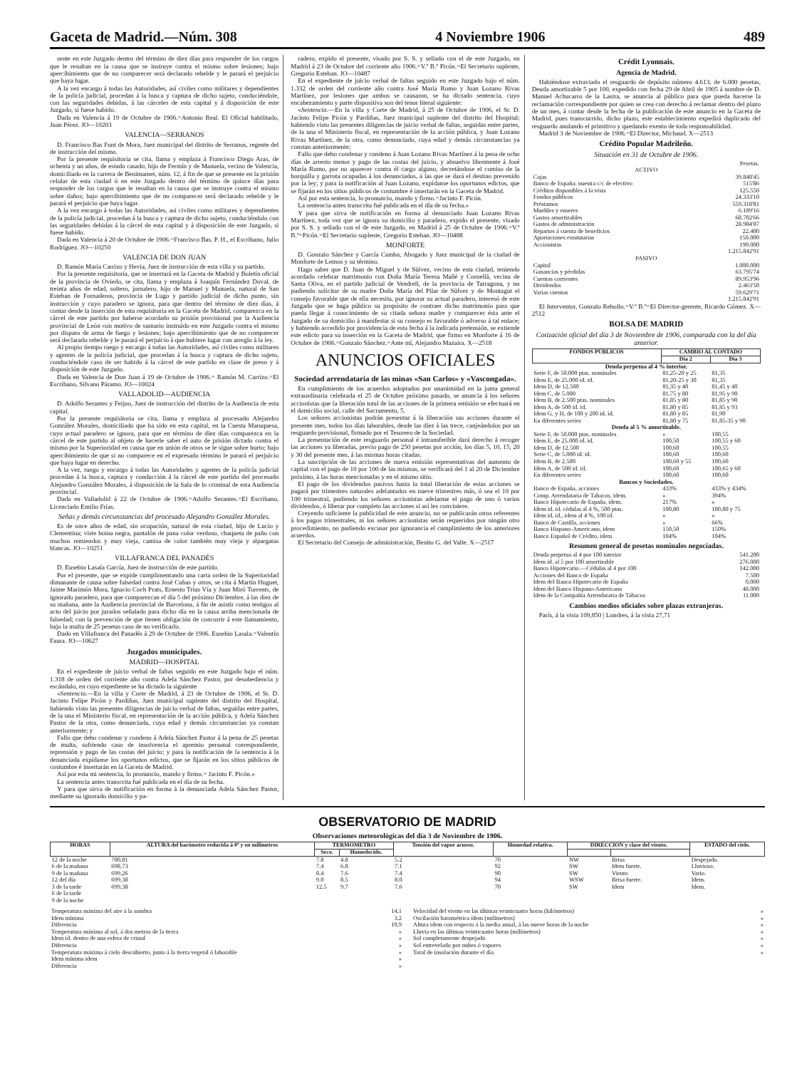Gaceta de Madrid.—Núm. 308 4 Noviembre 1906 489
sente en este Juzgado dentro del término de diez días para responder de los cargos que le resultan en la causa que se instruye contra el mismo sobre lesiones; bajo apercibimiento que de no comparecer será declarado rebelde y le parará el perjuicio que haya lugar.
A la vez encargo á todas las Autoridades, así civiles como militares y dependientes de la policía judicial, procedan á la busca y captura de dicho sujeto, conduciéndole, con las seguridades debidas, á las cárceles de esta capital y á disposición de este Juzgado, si fuese habido.
Dada en Valencia á 19 de Octubre de 1906.=Antonio Real. El Oficial habilitado, Juan Pérez. JO—10203
VALENCIA—SERRANOS
D. Francisco Bas Font de Mora, Juez municipal del distrito de Serranos, regente del de instrucción del mismo.
Por la presente requisitoria se cita, llama y emplaza á Francisco Diego Aras, de ochenta y un años, de estado casado, hijo de Fermín y de Manuela, vecino de Valencia, domiciliado en la carrera de Benimamet, núm. 12, á fin de que se presente en la prisión celular de esta ciudad ó en este Juzgado dentro del término de quince días para responder de los cargos que le resultan en la causa que se instruye contra el mismo sobre daños; bajo apercibimiento que de no comparecer será declarado rebelde y le parará el perjuicio que haya lugar.
A la vez encargo á todas las Autoridades, así civiles como militares y dependientes de la policía judicial, procedan á la busca y captura de dicho sujeto, conduciéndolo con las seguridades debidas á la cárcel de esta capital y á disposición de este Juzgado, si fuese habido.
Dada en Valencia á 20 de Octubre de 1906.=Francisco Bas. P. H., el Escribano, Julio Rodríguez. JO—10250
VALENCIA DE DON JUAN
D. Ramón María Carrizo y Hevia, Juez de instrucción de esta villa y su partido.
Por la presente requisitoria, que se insertará en la Gaceta de Madrid y Boletín oficial de la provincia de Oviedo, se cita, llama y emplaza á Joaquín Fernández Doval, de treinta años de edad, soltero, jornalero, hijo de Manuel y Manuela, natural de San Esteban de Fornaderos, provincia de Lugo y partido judicial de dicho punto, sin instrucción y cuyo paradero se ignora, para que dentro del término de diez días, á contar desde la inserción de esta requisitoria en la Gaceta de Madrid, comparezca en la cárcel de este partido por haberse acordado su prisión provisional por la Audiencia provincial de León con motivo de sumario instruído en este Juzgado contra el mismo por disparo de arma de fuego y lesiones; bajo apercibimiento que de no comparecer será declarado rebelde y le parará el perjuicio á que hubiere lugar con arreglo á la ley.
Al propio tiempo ruego y encargo á todas las Autoridades, así civiles como militares y agentes de la policía judicial, que procedan á la busca y captura de dicho sujeto, conduciéndole caso de ser habido á la cárcel de este partido en clase de preso y á disposición de este Juzgado.
Dada en Valencia de Don Juan á 19 de Octubre de 1906.= Ramón M. Carrizo.=El Escribano, Silvano Páramo. JO—10024
VALLADOLID—AUDIENCIA
D. Adolfo Serantes y Feijoo, Juez de instrucción del distrito de la Audiencia de esta capital.
Por la presente requisitoria se cita, llama y emplaza al procesado Alejandro González Morales, domiciliado que ha sido en esta capital, en la Cuesta Maruquesa, cuyo actual paradero se ignora, para que en término de diez días comparezca en la cárcel de este partido al objeto de hacerle saber el auto de prisión dictado contra el mismo por la Superioridad en causa que en unión de otros se le sigue sobre hurto; bajo apercibimiento de que si no comparece en el expresado término le parará el perjuicio que haya lugar en derecho.
A la vez, ruego y encargo á todas las Autoridades y agentes de la policía judicial procedan á la busca, captura y conducción á la cárcel de este partido del procesado Alejandro González Morales, á disposición de la Sala de lo criminal de esta Audiencia provincial.
Dada en Valladolid á 22 de Octubre de 1906.=Adolfo Serantes.=El Escribano, Licenciado Emilio Frías.
Señas y demás circunstancias del procesado Alejandro González Morales.
Es de once años de edad, sin ocupación, natural de esta ciudad, hijo de Lucio y Clementina; viste boina negra, pantalón de pana color verdoso, chaqueta de paño con muchos remiendos y muy vieja, camisa de color también muy vieja y alpargatas blancas. JO—10251
VILLAFRANCA DEL PANADÉS
D. Eusebio Lasala García, Juez de instrucción de este partido.
Por el presente, que se expide cumplimentando una carta orden de la Superioridad dimanante de causa sobre falsedad contra José Cubas y otros, se cita á Martín Huguet, Jaime Marimón Mora, Ignacio Coch Prats, Ernesto Trius Vía y Juan Miró Torrents, de ignorado paradero, para que comparezcan el día 5 del próximo Diciembre, á las diez de su mañana, ante la Audiencia provincial de Barcelona, á fin de asistir como testigos al acto del juicio por jurados señalado para dicho día en la causa arriba mencionada de falsedad; con la prevención de que tienen obligación de concurrir á este llamamiento, bajo la multa de 25 pesetas caso de no verificarlo.
Dado en Villafranca del Panadés á 29 de Octubre de 1906. Eusebio Lasala.=Valentín Faura. JO—10627
Juzgados municipales.
MADRID—HOSPITAL
En el expediente de juicio verbal de faltas seguido en este Juzgado bajo el núm. 1.318 de orden del corriente año contra Adela Sánchez Pastor, por desobediencia y escándalo, en cuyo expediente se ha dictado la siguiente
«Sentencia.—En la villa y Corte de Madrid, á 23 de Octubre de 1906, el Sr. D. Jacinto Felipe Picón y Pardiñas, Juez municipal suplente del distrito del Hospital, habiendo visto las presentes diligencias de juicio verbal de faltas, seguidas entre partes, de la una el Ministerio fiscal, en representación de la acción pública, y Adela Sánchez Pastor de la otra, como denunciada, cuya edad y demás circunstancias ya constan anteriormente; y
Fallo que debo condenar y condeno á Adela Sánchez Pastor á la pena de 25 pesetas de multa, sufriendo caso de insolvencia el apremio personal correspondiente, reprensión y pago de las costas del juicio; y para la notificación de la sentencia á la denunciada expídanse los oportunos edictos, que se fijarán en los sitios públicos de costumbre é insertarán en la Gaceta de Madrid.
Así por esta mi sentencia, lo pronuncio, mando y firmo.= Jacinto F. Picón.»
La sentencia antes transcrita fué publicada en el día de su fecha.
Y para que sirva de notificación en forma á la denunciada Adela Sánchez Pastor, mediante su ignorado domicilio y pa-
radero, expido el presente, visado por S. S. y sellado con el de este Juzgado, en Madrid á 23 de Octubre del corriente año 1906.=V.º B.º Picón.=El Secretario suplente, Gregorio Esteban. JO—10487
En el expediente de juicio verbal de faltas seguido en este Juzgado bajo el núm. 1.332 de orden del corriente año contra José María Romo y Juan Lozano Rivas Martínez, por lesiones que ambos se causaron, se ha dictado sentencia, cuyo encabezamiento y parte dispositiva son del tenor literal siguiente:
«Sentencia.—En la villa y Corte de Madrid, á 25 de Octubre de 1906, el Sr. D. Jacinto Felipe Picón y Pardiñas, Juez municipal suplente del distrito del Hospital; habiendo visto las presentes diligencias de juicio verbal de faltas, seguidas entre partes, de la una el Ministerio fiscal, en representación de la acción pública, y Juan Lozano Rivas Martínez, de la otra, como denunciado, cuya edad y demás circunstancias ya constan anteriormente;
Fallo que debo condenar y condeno á Juan Lozano Rivas Martínez á la pena de ocho días de arresto menor y pago de las costas del juicio, y absuelvo libremente á José María Romo, por no aparecer contra él cargo alguno, decretándose el comiso de la horquilla y garrota ocupadas á los denunciados, á las que se dará el destino prevenido por la ley; y para la notificación al Juan Lozano, expídanse los oportunos edictos, que se fijarán en los sitios públicos de costumbre é insertarán en la Gaceta de Madrid.
Así por esta sentencia, lo pronuncio, mando y firmo.=Jacinto F. Picón.
La sentencia antes transcrita fué publicada en el día de su fecha.»
Y para que sirva de notificación en forma al denunciado Juan Lozano Rivas Martínez, toda vez que se ignora su domicilio y paradero, expido el presente, visado por S. S. y sellado con el de este Juzgado, en Madrid á 25 de Octubre de 1906.=V.º B.º=Picón.=El Secretario suplente, Gregorio Esteban. JO—10488
MONFORTE
D. Gonzalo Sánchez y García Camba, Abogado y Juez municipal de la ciudad de Monforte de Lemos y su término.
Hago saber que D. Juan de Miguel y de Sülvez, vecino de esta ciudad, teniendo acordado celebrar matrimonio con Doña María Teresa Mañé y Cornellá, vecina de Santa Oliva, en el partido judicial de Vendrell, de la provincia de Tarragona, y no pudiendo solicitar de su madre Doña María del Pilar de Sülvez y de Montagut el consejo favorable que de ella necesita, por ignorar su actual paradero, interesó de este Juzgado que se haga público su propósito de contraer dicho matrimonio para que pueda llegar á conocimiento de su citada señora madre y comparecer ésta ante el Juzgado de su domicilio á manifestar si su consejo es favorable ó adverso á tal enlace; y habiendo accedido por providencia de esta fecha á la indicada pretensión, se extiende este edicto para su inserción en la Gaceta de Madrid, que firmo en Monforte á 16 de Octubre de 1906.=Gonzalo Sánchez.=Ante mí, Alejandro Mazaira. X—2518
ANUNCIOS OFICIALES
Sociedad arrendataria de las minas «San Carlos» y «Vascongada».
En cumplimiento de los acuerdos adoptados por unanimidad en la junta general extraordinaria celebrada el 25 de Octubre próximo pasado, se anuncia á los señores accionistas que la liberación total de las acciones de la primera emisión se efectuará en el domicilio social, calle del Sacramento, 5.
Los señores accionistas podrán presentar á la liberación sus acciones durante el presente mes, todos los días laborables, desde las diez á las trece, canjeándolos por un resguardo provisional, firmado por el Tesorero de la Sociedad.
La presentación de este resguardo personal é intransferible dará derecho á recoger las acciones ya liberadas, previo pago de 250 pesetas por acción, los días 5, 10, 15, 20 y 30 del presente mes, á las mismas horas citadas.
La suscripción de las acciones de nueva emisión representativas del aumento de capital con el pago de 10 por 100 de las mismas, se verificará del 1 al 20 de Diciembre próximo, á las horas mencionadas y en el mismo sitio.
El pago de los dividendos pasivos hasta la total liberación de estas acciones se pagará por trimestres naturales adelantados en nueve trimestres más, ó sea el 10 por 100 trimestral, pudiendo los señores accionistas adelantar el pago de uno ó varios dividendos, ó liberar por completo las acciones si así les conviniere.
Creyendo suficiente la publicidad de este anuncio, no se publicarán otros referentes á los pagos trimestrales, ni los señores accionistas serán requeridos por ningún otro procedimiento, no pudiendo excusar por ignorancia el cumplimiento de los anteriores acuerdos.
El Secretario del Consejo de administración, Benito G. del Valle. X—2517
Crédit Lyonnais.
Agencia de Madrid.
Habiéndose extraviado el resguardo de depósito número 4.613, de 6.000 pesetas, Deuda amortizable 5 por 100, expedido con fecha 29 de Abril de 1905 á nombre de D. Manuel Achucarro de la Lastra, se anuncia al público para que pueda hacerse la reclamación correspondiente por quien se crea con derecho á reclamar dentro del plazo de un mes, á contar desde la fecha de la publicación de este anuncio en la Gaceta de Madrid, pues transcurrido, dicho plazo, este establecimiento expedirá duplicado del resguardo anulando el primitivo y quedando exento de toda responsabilidad.
Madrid 3 de Noviembre de 1906.=El Director, Michaud. X—2513
Crédito Popular Madrileño.
Situación en 31 de Octubre de 1906.
| | Pesetas. |
| ACTIVO | |
| Cajas | 39.848'45 |
| Banco de España: nuestra c/c de efectivo | 515'86 |
| Créditos disponibles á la vista | 125.550 |
| Fondos públicos | 24.333'10 |
| Préstamos | 559.318'81 |
| Muebles y enseres | 6.189'16 |
| Gastos amortizables | 68.702'66 |
| Gastos de administración | 28.984'87 |
| Repartos á cuenta de beneficios | 22.400 |
| Aportaciones estatutarias | 150.000 |
| Accionistas | 190.000 |
| | 1.215.842'91 |
| PASIVO | |
| Capital | 1.000.000 |
| Ganancias y pérdidas | 63.795'74 |
| Cuentas corrientes | 89.953'96 |
| Dividendos | 2.463'50 |
| Varias cuentas | 59.629'71 |
| | 1.215.842'91 |
El Interventor, Gonzalo Rebollo.=V.º B.º=El Director-gerente, Ricardo Gómez. X—2512
BOLSA DE MADRID
Cotización oficial del día 3 de Noviembre de 1906, comparada con la del día anterior.
| FONDOS PÚBLICOS | CAMBIO AL CONTADO | |
| --- | --- | --- |
| | Día 2 | Día 3 |
| Deuda perpetua al 4 % interior. | | |
| Serie F, de 50.000 ptas. nominales | 81,25-20 y 25 | 81,35 |
| Idem E, de 25.000 id. id. | 81,20-25 y 30 | 81,35 |
| Idem D, de 12.500 | 81,35 y 40 | 81,45 y 40 |
| Idem C, de 5.000 | 81,75 y 80 | 81,95 y 90 |
| Idem B, de 2.500 ptas. nominales | 81,85 y 80 | 81,85 y 90 |
| Idem A, de 500 id. id. | 81,80 y 85 | 81,85 y 93 |
| Idem G, y H, de 100 y 200 id. id. | 81,80 y 85 | 81,90 |
| En diferentes series | 81,80 y 75 | 81,85-35 y 90 |
| Deuda al 5 % amortizable. | | |
| Serie F, de 50.000 ptas. nominales | » | 100,55 |
| Idem E, de 25.000 id. id. | 100,50 | 100,55 y 60 |
| Idem D, de 12.500 | 100,60 | 100,55 |
| Serie C, de 5.000 id. id. | 100,60 | 100,60 |
| Idem B, de 2.500 | 100,60 y 55 | 100,60 |
| Idem A, de 500 id. id. | 100,60 | 100,65 y 60 |
| En diferentes series | 100,60 | 100,60 |
| Bancos y Sociedades. | | |
| Banco de España, acciones | 433% | 433% y 434% |
| Comp. Arrendataria de Tabacos, idem. | » | 394% |
| Banco Hipotecario de España, idem. | 217% | » |
| Idem id. id. cédulas al 4 %, 500 ptas. | 100,80 | 100,80 y 75 |
| Idem id. id., idem al 4 %, 100 id. | » | » |
| Banco de Castilla, acciones | » | 66% |
| Banco Hispano-Americano, idem | 150,50 | 150% |
| Banco Español de Crédito, idem | 104% | 104% |
Resumen general de pesetas nominales negociadas.
| Deuda perpetua al 4 por 100 interior | 541.200 |
| Idem id. al 5 por 100 amortizable | 276.000 |
| Banco Hipotecario.—Cédulas al 4 por 100 | 142.000 |
| Acciones del Banco de España | 7.500 |
| Idem del Banco Hipotecario de España | 0.000 |
| Idem del Banco Hispano-Americano | 48.000 |
| Idem de la Compañía Arrendataria de Tabacos | 11.000 |
Cambios medios oficiales sobre plazas extranjeras.
París, á la vista 109,850 | Londres, á la vista 27,71
OBSERVATORIO DE MADRID
Observaciones meteorológicas del día 3 de Noviembre de 1906.
| HORAS | ALTURA del barómetro reducida á 0º y en milímetros | TERMÓMETRO | | Tensión del vapor acuoso. | Humedad relativa. | DIRECCIÓN y clase del viento. | | ESTADO del cielo. |
| --- | --- | --- | --- | --- | --- | --- | --- | --- |
| | | Seco. | Humedecido. | | | | | |
| 12 de la noche | 700,81 | 7.8 | 4.8 | 5.2 | 70 | NW | Brisa | Despejado. |
| 6 de la mañana | 698,73 | 7.4 | 6.8 | 7.1 | 92 | SW | Idem fuerte. | Lluvioso. |
| 9 de la mañana | 699,26 | 8.4 | 7.6 | 7.4 | 90 | SW | Viento | Vario. |
| 12 del día | 699,38 | 9.0 | 8.5 | 8.0 | 94 | WSW | Brisa fuerte. | Idem. |
| 3 de la tarde | 699,38 | 12.5 | 9.7 | 7.6 | 70 | SW | Idem | Idem. |
| 6 de la tarde | | | | | | | | |
| 9 de la noche | | | | | | | | |
| Temperatura máxima del aire á la sombra | 14,1 |
| Idem mínima | 3.2 |
| Diferencia | 10,9 |
| Temperatura máxima al sol, á dos metros de la tierra | » |
| Idem id. dentro de una esfera de cristal | » |
| Diferencia | » |
| Temperatura máxima á cielo descubierto, junto á la tierra vegetal ó laborable | » |
| Idem mínima idem | » |
| Diferencia | » |
| Velocidad del viento en las últimas veinticuatro horas (kilómetros) | » |
| Oscilación barométrica ídem (milímetros) | » |
| Altura idem con respecto á la media anual, á las nueve horas de la noche | » |
| Lluvia en las últimas veinticuatro horas (milímetros) | » |
| Sol completamente despejado | » |
| Sol entrevelado por nubes ó vapores | » |
| Total de insolación durante el día | » |